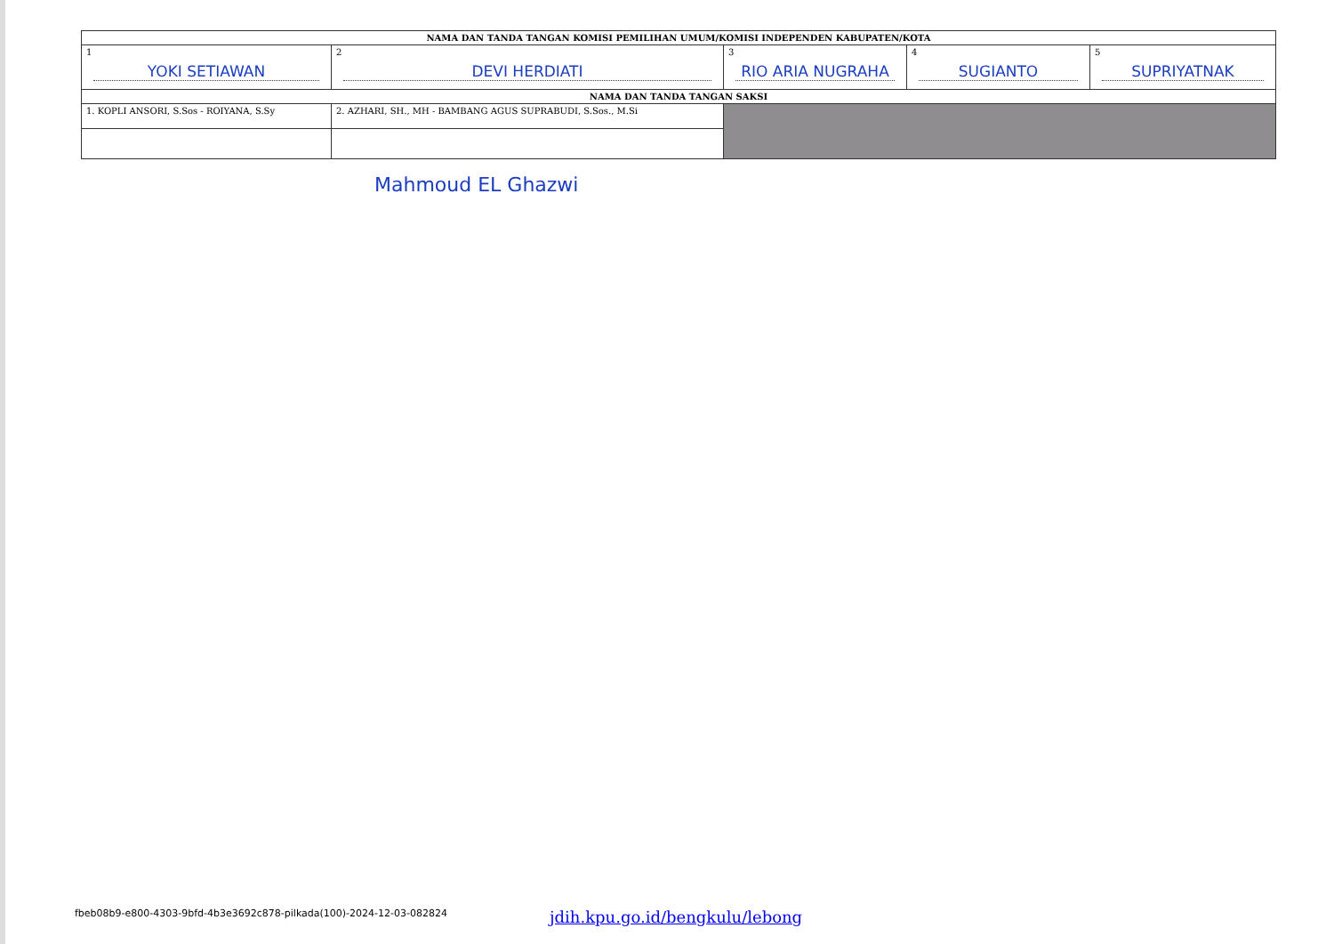| NAMA DAN TANDA TANGAN KOMISI PEMILIHAN UMUM/KOMISI INDEPENDEN KABUPATEN/KOTA | | | | |
| --- | --- | --- | --- | --- |
| 1 YOKI SETIAWAN | 2 DEVI HERDIATI | 3 RIO ARIA NUGRAHA | 4 SUGIANTO | 5 SUPRIYATNAK |
| NAMA DAN TANDA TANGAN SAKSI | | | | |
| 1. KOPLI ANSORI, S.Sos - ROIYANA, S.Sy | 2. AZHARI, SH., MH - BAMBANG AGUS SUPRABUDI, S.Sos., M.Si | | | |
Mahmoud EL Ghazwi
fbeb08b9-e800-4303-9bfd-4b3e3692c878-pilkada(100)-2024-12-03-082824
jdih.kpu.go.id/bengkulu/lebong